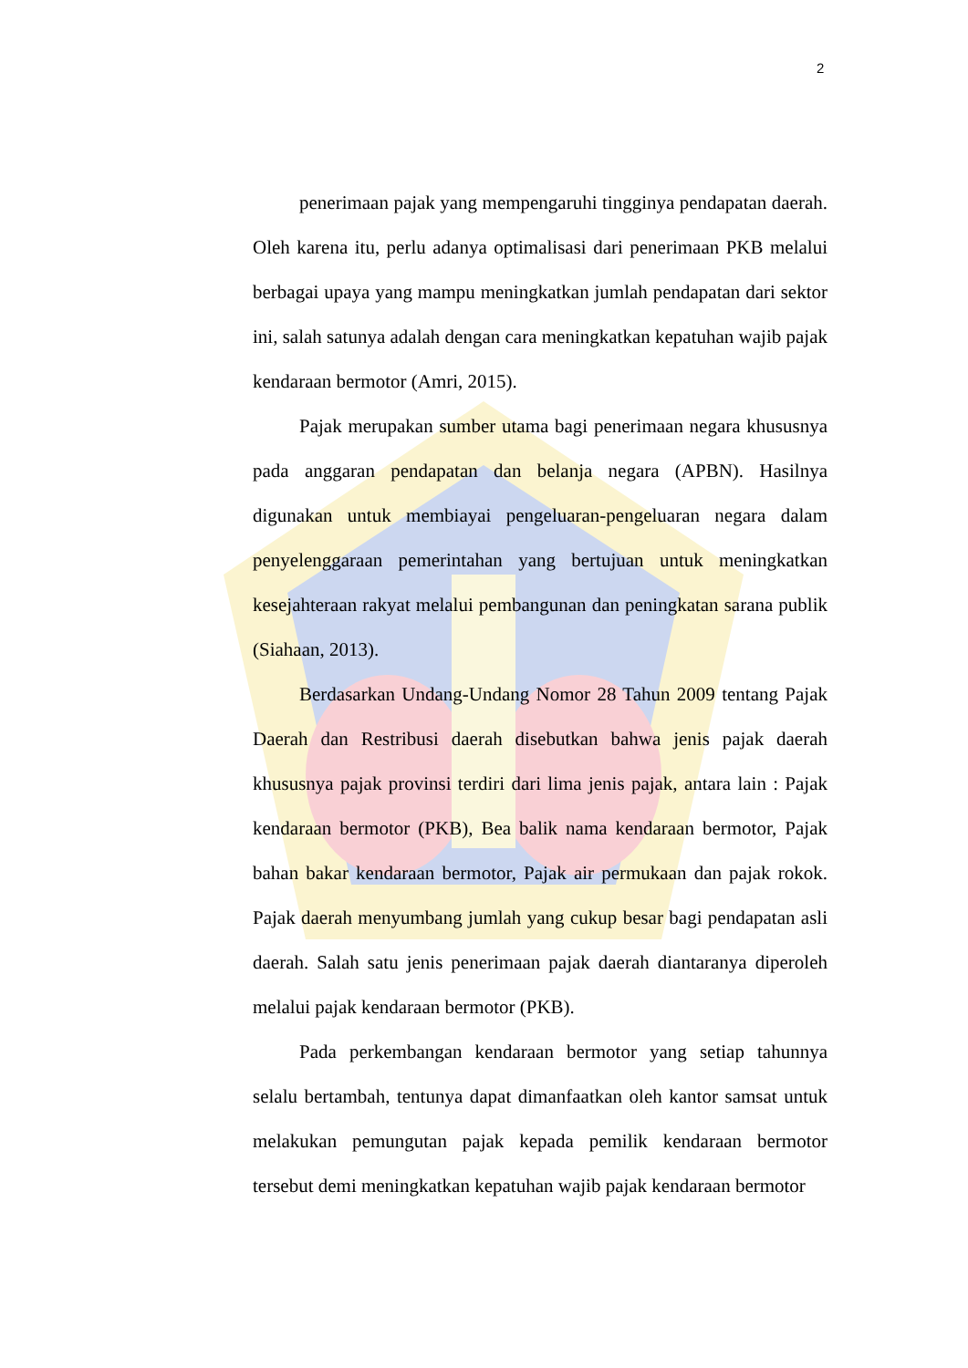2
penerimaan pajak yang mempengaruhi tingginya pendapatan daerah. Oleh karena itu, perlu adanya optimalisasi dari penerimaan PKB melalui berbagai upaya yang mampu meningkatkan jumlah pendapatan dari sektor ini, salah satunya adalah dengan cara meningkatkan kepatuhan wajib pajak kendaraan bermotor (Amri, 2015).
Pajak merupakan sumber utama bagi penerimaan negara khususnya pada anggaran pendapatan dan belanja negara (APBN). Hasilnya digunakan untuk membiayai pengeluaran-pengeluaran negara dalam penyelenggaraan pemerintahan yang bertujuan untuk meningkatkan kesejahteraan rakyat melalui pembangunan dan peningkatan sarana publik (Siahaan, 2013).
Berdasarkan Undang-Undang Nomor 28 Tahun 2009 tentang Pajak Daerah dan Restribusi daerah disebutkan bahwa jenis pajak daerah khususnya pajak provinsi terdiri dari lima jenis pajak, antara lain : Pajak kendaraan bermotor (PKB), Bea balik nama kendaraan bermotor, Pajak bahan bakar kendaraan bermotor, Pajak air permukaan dan pajak rokok. Pajak daerah menyumbang jumlah yang cukup besar bagi pendapatan asli daerah. Salah satu jenis penerimaan pajak daerah diantaranya diperoleh melalui pajak kendaraan bermotor (PKB).
Pada perkembangan kendaraan bermotor yang setiap tahunnya selalu bertambah, tentunya dapat dimanfaatkan oleh kantor samsat untuk melakukan pemungutan pajak kepada pemilik kendaraan bermotor tersebut demi meningkatkan kepatuhan wajib pajak kendaraan bermotor